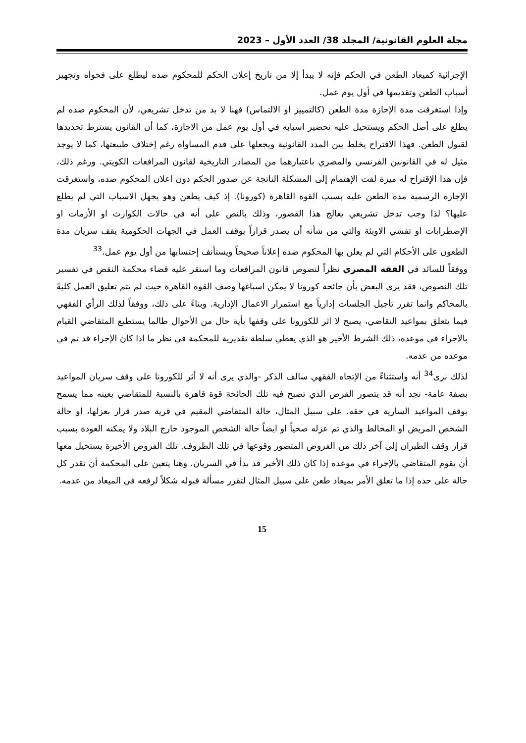مجلة العلوم القانونية/ المجلد 38/ العدد الأول – 2023
الإجرائية كميعاد الطعن في الحكم فإنه لا يبدأ إلا من تاريخ إعلان الحكم للمحكوم ضده ليطلع على فحواه وتجهيز أسباب الطعن وتقديمها في أول يوم عمل.
وإذا استغرقت مدة الإجازة مدة الطعن (كالتمييز او الالتماس) فهنا لا بد من تدخل تشريعي، لأن المحكوم ضده لم يطلع على أصل الحكم ويستحيل عليه تحضير اسبابه في أول يوم عمل من الاجازة، كما أن القانون يشترط تحديدها لقبول الطعن. فهذا الاقتراح يخلط بين المدد القانونية ويجعلها على قدم المساواة رغم إختلاف طبيعتها، كما لا يوجد مثيل له في القانونين الفرنسي والمصري باعتبارهما من المصادر التاريخية لقانون المرافعات الكويتي. ورغم ذلك، فإن هذا الإقتراح له ميزة لفت الإهتمام إلى المشكلة الناتجة عن صدور الحكم دون اعلان المحكوم ضده، واستغرقت الإجازة الرسمية مدة الطعن عليه بسبب القوة القاهرة (كورونا). إذ كيف يطعن وهو يجهل الاسباب التي لم يطلع عليها؟ لذا وجب تدخل تشريعي يعالج هذا القصور، وذلك بالنص على أنه في حالات الكوارث او الأزمات او الإضطرابات او تفشي الاوبئة والتي من شأنه أن يصدر قراراً بوقف العمل في الجهات الحكومية يقف سريان مدة الطعون على الأحكام التي لم يعلن بها المحكوم ضده إعلاناً صحيحاً ويستأنف إحتسابها من أول يوم عمل.<sup>33</sup>
ووفقاً للسائد في الفقه المصري نظراً لنصوص قانون المرافعات وما استقر عليه قضاء محكمة النقض في تفسير تلك النصوص، فقد يرى البعض بأن جائحة كورونا لا يمكن اسباغها وصف القوة القاهرة حيث لم يتم تعليق العمل كليةً بالمحاكم وانما تقرر تأجيل الجلسات إدارياً مع استمرار الاعمال الإدارية. وبناءً على ذلك، ووفقاً لذلك الرأي الفقهي فيما يتعلق بمواعيد التقاضي، يصبح لا اثر للكورونا على وقفها بأية حال من الأحوال طالما يستطيع المتقاضي القيام بالإجراء في موعده، ذلك الشرط الأخير هو الذي يعطي سلطة تقديرية للمحكمة في نظر ما اذا كان الإجراء قد تم في موعده من عدمه.
لذلك نرى<sup>34</sup> أنه واستثناءً من الإتجاه الفقهي سالف الذكر -والذي يرى أنه لا أثر للكورونا على وقف سريان المواعيد بصفة عامة- نجد أنه قد يتصور الفرض الذي تصبح فيه تلك الجائحة قوة قاهرة بالنسبة للمتقاضي بعينه مما يسمح بوقف المواعيد السارية في حقه. على سبيل المثال، حالة المتقاضي المقيم في قرية صدر قرار بعزلها، او حالة الشخص المريض او المخالط والذي تم عزله صحياً او ايضاً حالة الشخص الموجود خارج البلاد ولا يمكنه العودة بسبب قرار وقف الطيران إلى آخر ذلك من الفروض المتصور وقوعها في تلك الظروف. تلك الفروض الأخيرة يستحيل معها أن يقوم المتقاضي بالإجراء في موعده إذا كان ذلك الأخير قد بدأ في السريان. وهنا يتعين على المحكمة أن تقدر كل حالة على حده إذا ما تعلق الأمر بميعاد طعن على سبيل المثال لتقرر مسألة قبوله شكلاً لرفعه في الميعاد من عدمه.
15